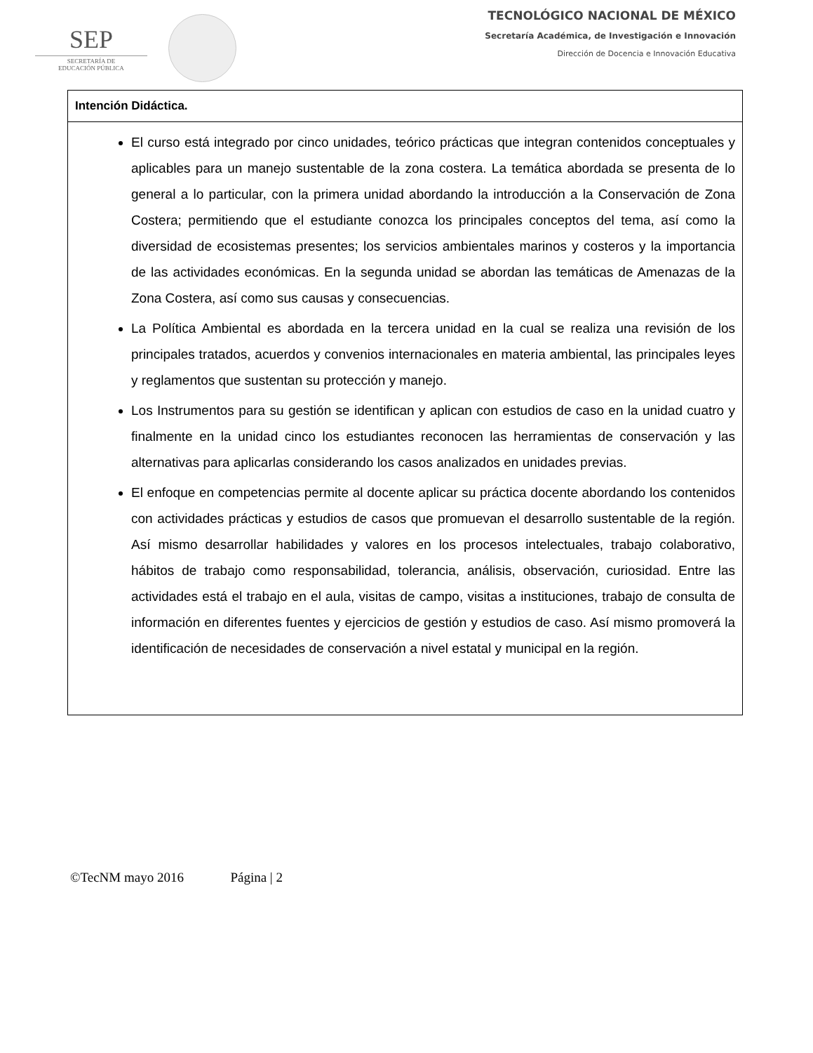SEP
SECRETARÍA DE
EDUCACIÓN PÚBLICA
TECNOLÓGICO NACIONAL DE MÉXICO
Secretaría Académica, de Investigación e Innovación
Dirección de Docencia e Innovación Educativa
| Intención Didáctica. |
| --- |
| El curso está integrado por cinco unidades, teórico prácticas que integran contenidos conceptuales y aplicables para un manejo sustentable de la zona costera. La temática abordada se presenta de lo general a lo particular, con la primera unidad abordando la introducción a la Conservación de Zona Costera; permitiendo que el estudiante conozca los principales conceptos del tema, así como la diversidad de ecosistemas presentes; los servicios ambientales marinos y costeros y la importancia de las actividades económicas. En la segunda unidad se abordan las temáticas de Amenazas de la Zona Costera, así como sus causas y consecuencias. La Política Ambiental es abordada en la tercera unidad en la cual se realiza una revisión de los principales tratados, acuerdos y convenios internacionales en materia ambiental, las principales leyes y reglamentos que sustentan su protección y manejo. Los Instrumentos para su gestión se identifican y aplican con estudios de caso en la unidad cuatro y finalmente en la unidad cinco los estudiantes reconocen las herramientas de conservación y las alternativas para aplicarlas considerando los casos analizados en unidades previas. El enfoque en competencias permite al docente aplicar su práctica docente abordando los contenidos con actividades prácticas y estudios de casos que promuevan el desarrollo sustentable de la región. Así mismo desarrollar habilidades y valores en los procesos intelectuales, trabajo colaborativo, hábitos de trabajo como responsabilidad, tolerancia, análisis, observación, curiosidad. Entre las actividades está el trabajo en el aula, visitas de campo, visitas a instituciones, trabajo de consulta de información en diferentes fuentes y ejercicios de gestión y estudios de caso. Así mismo promoverá la identificación de necesidades de conservación a nivel estatal y municipal en la región. |
©TecNM mayo 2016 Página | 2